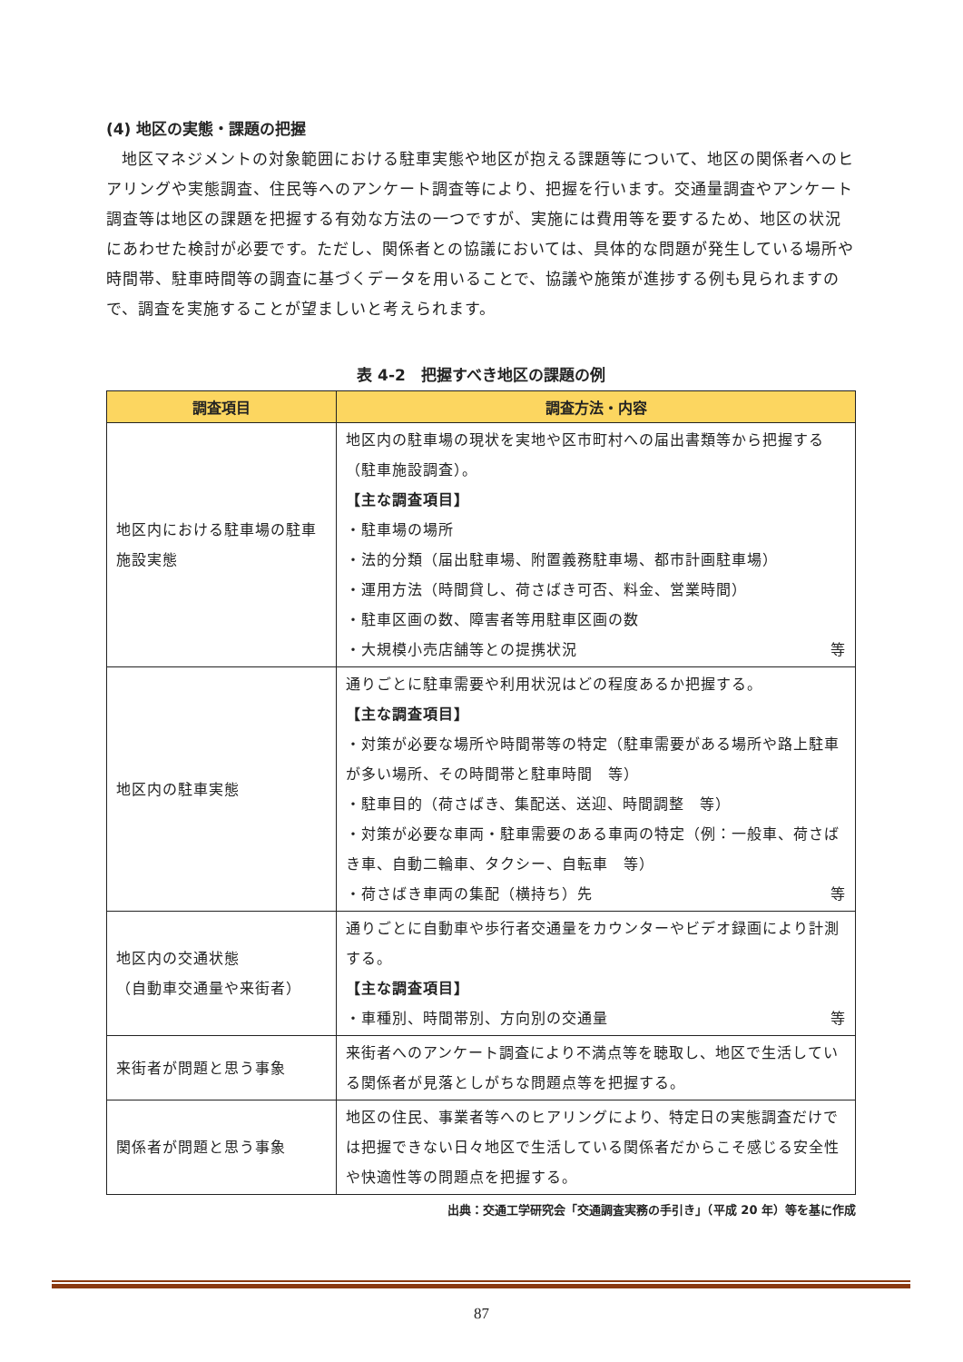(4) 地区の実態・課題の把握
地区マネジメントの対象範囲における駐車実態や地区が抱える課題等について、地区の関係者へのヒアリングや実態調査、住民等へのアンケート調査等により、把握を行います。交通量調査やアンケート調査等は地区の課題を把握する有効な方法の一つですが、実施には費用等を要するため、地区の状況にあわせた検討が必要です。ただし、関係者との協議においては、具体的な問題が発生している場所や時間帯、駐車時間等の調査に基づくデータを用いることで、協議や施策が進捗する例も見られますので、調査を実施することが望ましいと考えられます。
表 4-2　把握すべき地区の課題の例
| 調査項目 | 調査方法・内容 |
| --- | --- |
| 地区内における駐車場の駐車施設実態 | 地区内の駐車場の現状を実地や区市町村への届出書類等から把握する（駐車施設調査）。 【主な調査項目】 ・駐車場の場所 ・法的分類（届出駐車場、附置義務駐車場、都市計画駐車場） ・運用方法（時間貸し、荷さばき可否、料金、営業時間） ・駐車区画の数、障害者等用駐車区画の数 ・大規模小売店舗等との提携状況 等 |
| 地区内の駐車実態 | 通りごとに駐車需要や利用状況はどの程度あるか把握する。 【主な調査項目】 ・対策が必要な場所や時間帯等の特定（駐車需要がある場所や路上駐車が多い場所、その時間帯と駐車時間 等） ・駐車目的（荷さばき、集配送、送迎、時間調整 等） ・対策が必要な車両・駐車需要のある車両の特定（例：一般車、荷さばき車、自動二輪車、タクシー、自転車 等） ・荷さばき車両の集配（横持ち）先 等 |
| 地区内の交通状態 （自動車交通量や来街者） | 通りごとに自動車や歩行者交通量をカウンターやビデオ録画により計測する。 【主な調査項目】 ・車種別、時間帯別、方向別の交通量 等 |
| 来街者が問題と思う事象 | 来街者へのアンケート調査により不満点等を聴取し、地区で生活している関係者が見落としがちな問題点等を把握する。 |
| 関係者が問題と思う事象 | 地区の住民、事業者等へのヒアリングにより、特定日の実態調査だけでは把握できない日々地区で生活している関係者だからこそ感じる安全性や快適性等の問題点を把握する。 |
出典：交通工学研究会「交通調査実務の手引き」（平成 20 年）等を基に作成
87